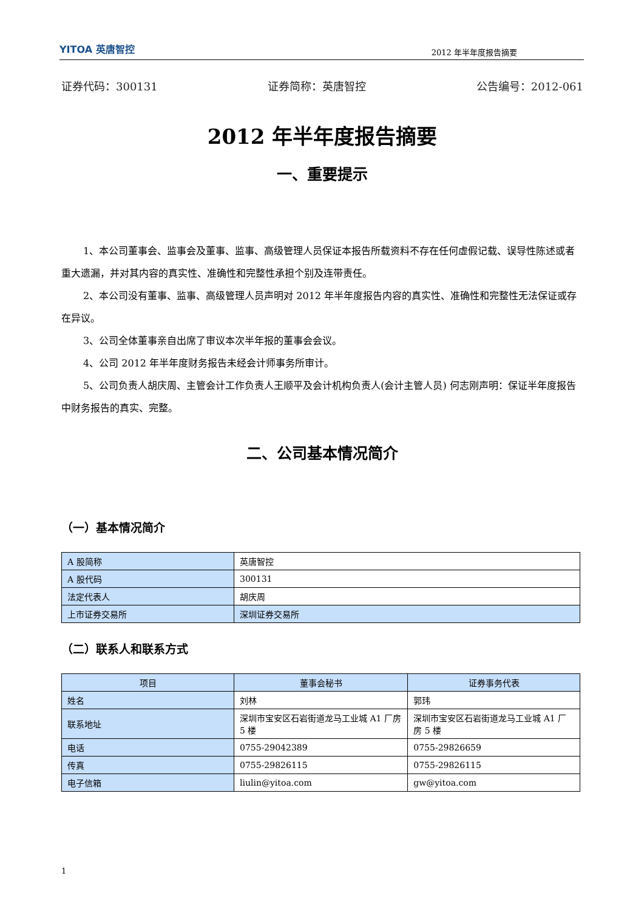YITOA 英唐智控 2012 年半年度报告摘要
证券代码：300131 证券简称：英唐智控 公告编号：2012-061
2012 年半年度报告摘要
一、重要提示
1、本公司董事会、监事会及董事、监事、高级管理人员保证本报告所载资料不存在任何虚假记载、误导性陈述或者重大遗漏，并对其内容的真实性、准确性和完整性承担个别及连带责任。
2、本公司没有董事、监事、高级管理人员声明对 2012 年半年度报告内容的真实性、准确性和完整性无法保证或存在异议。
3、公司全体董事亲自出席了审议本次半年报的董事会会议。
4、公司 2012 年半年度财务报告未经会计师事务所审计。
5、公司负责人胡庆周、主管会计工作负责人王顺平及会计机构负责人(会计主管人员) 何志刚声明：保证半年度报告中财务报告的真实、完整。
二、公司基本情况简介
（一）基本情况简介
| A 股简称 | 英唐智控 |
| A 股代码 | 300131 |
| 法定代表人 | 胡庆周 |
| 上市证券交易所 | 深圳证券交易所 |
（二）联系人和联系方式
| 项目 | 董事会秘书 | 证券事务代表 |
| --- | --- | --- |
| 姓名 | 刘林 | 郭玮 |
| 联系地址 | 深圳市宝安区石岩街道龙马工业城 A1 厂房 5 楼 | 深圳市宝安区石岩街道龙马工业城 A1 厂房 5 楼 |
| 电话 | 0755-29042389 | 0755-29826659 |
| 传真 | 0755-29826115 | 0755-29826115 |
| 电子信箱 | liulin@yitoa.com | gw@yitoa.com |
1